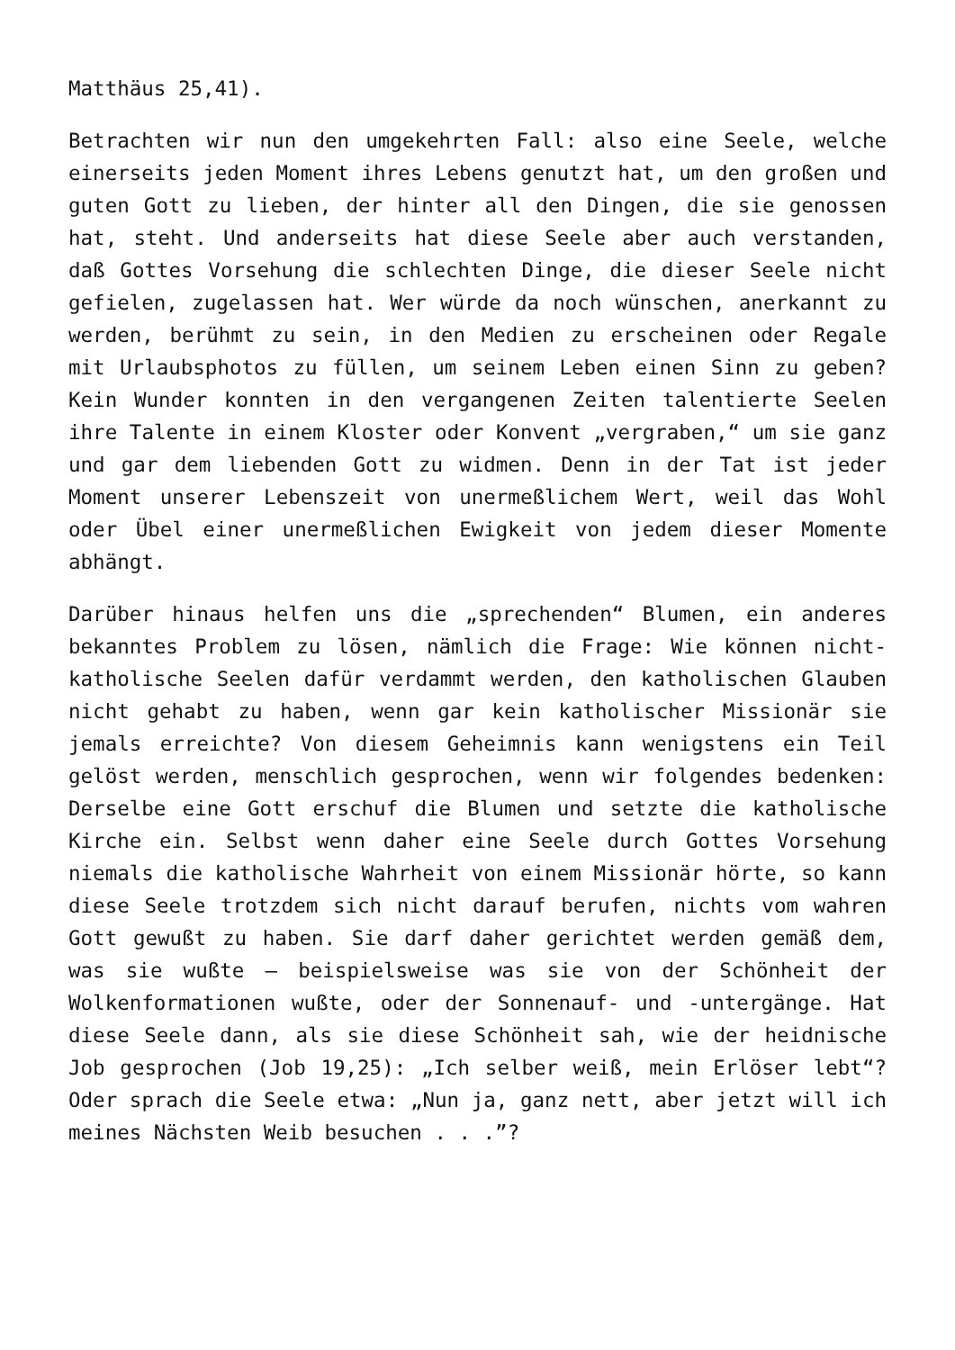Matthäus 25,41).
Betrachten wir nun den umgekehrten Fall: also eine Seele, welche einerseits jeden Moment ihres Lebens genutzt hat, um den großen und guten Gott zu lieben, der hinter all den Dingen, die sie genossen hat, steht. Und anderseits hat diese Seele aber auch verstanden, daß Gottes Vorsehung die schlechten Dinge, die dieser Seele nicht gefielen, zugelassen hat. Wer würde da noch wünschen, anerkannt zu werden, berühmt zu sein, in den Medien zu erscheinen oder Regale mit Urlaubsphotos zu füllen, um seinem Leben einen Sinn zu geben? Kein Wunder konnten in den vergangenen Zeiten talentierte Seelen ihre Talente in einem Kloster oder Konvent „vergraben,“ um sie ganz und gar dem liebenden Gott zu widmen. Denn in der Tat ist jeder Moment unserer Lebenszeit von unermeßlichem Wert, weil das Wohl oder Übel einer unermeßlichen Ewigkeit von jedem dieser Momente abhängt.
Darüber hinaus helfen uns die „sprechenden“ Blumen, ein anderes bekanntes Problem zu lösen, nämlich die Frage: Wie können nicht-katholische Seelen dafür verdammt werden, den katholischen Glauben nicht gehabt zu haben, wenn gar kein katholischer Missionär sie jemals erreichte? Von diesem Geheimnis kann wenigstens ein Teil gelöst werden, menschlich gesprochen, wenn wir folgendes bedenken: Derselbe eine Gott erschuf die Blumen und setzte die katholische Kirche ein. Selbst wenn daher eine Seele durch Gottes Vorsehung niemals die katholische Wahrheit von einem Missionär hörte, so kann diese Seele trotzdem sich nicht darauf berufen, nichts vom wahren Gott gewußt zu haben. Sie darf daher gerichtet werden gemäß dem, was sie wußte – beispielsweise was sie von der Schönheit der Wolkenformationen wußte, oder der Sonnenauf- und -untergänge. Hat diese Seele dann, als sie diese Schönheit sah, wie der heidnische Job gesprochen (Job 19,25): „Ich selber weiß, mein Erlöser lebt“? Oder sprach die Seele etwa: „Nun ja, ganz nett, aber jetzt will ich meines Nächsten Weib besuchen . . .”?